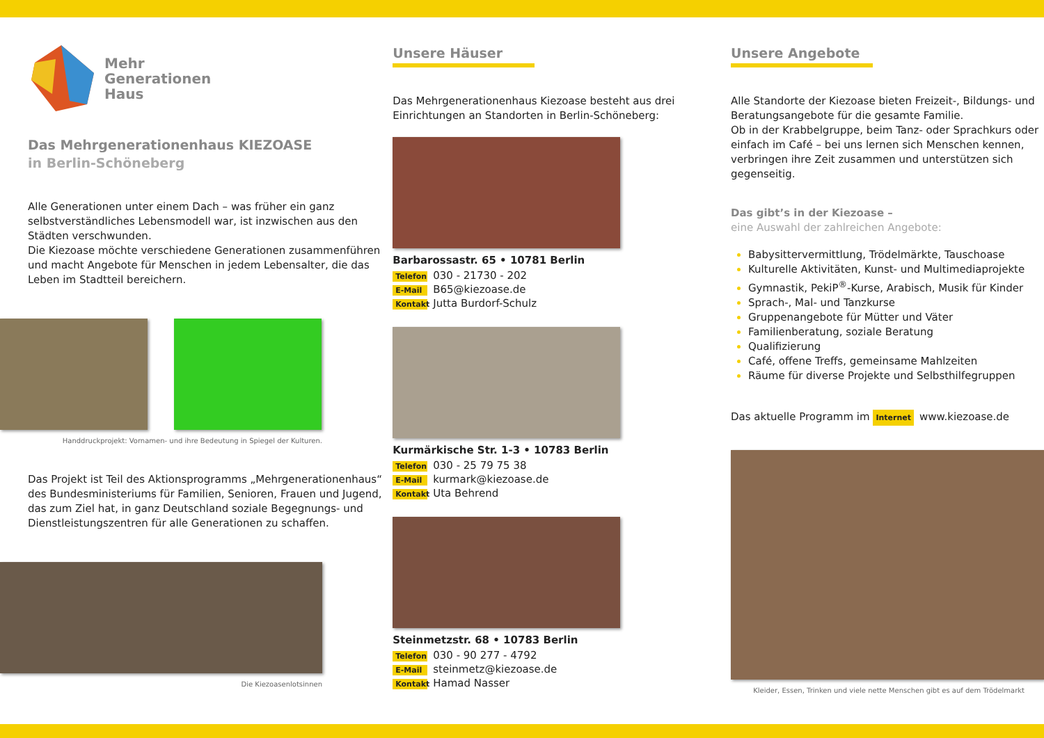Mehr
Generationen
Haus
Das Mehrgenerationenhaus KIEZOASE
in Berlin-Schöneberg
Alle Generationen unter einem Dach – was früher ein ganz selbstverständliches Lebensmodell war, ist inzwischen aus den Städten verschwunden.
Die Kiezoase möchte verschiedene Generationen zusammenführen und macht Angebote für Menschen in jedem Lebensalter, die das Leben im Stadtteil bereichern.
Handdruckprojekt: Vornamen- und ihre Bedeutung in Spiegel der Kulturen.
Das Projekt ist Teil des Aktionsprogramms „Mehrgenerationenhaus“ des Bundesministeriums für Familien, Senioren, Frauen und Jugend, das zum Ziel hat, in ganz Deutschland soziale Begegnungs- und Dienstleistungszentren für alle Generationen zu schaffen.
Die Kiezoasenlotsinnen
Unsere Häuser
Das Mehrgenerationenhaus Kiezoase besteht aus drei Einrichtungen an Standorten in Berlin-Schöneberg:
Barbarossastr. 65 • 10781 Berlin
Telefon 030 - 21730 - 202
E-Mail B65@kiezoase.de
Kontakt Jutta Burdorf-Schulz
Kurmärkische Str. 1-3 • 10783 Berlin
Telefon 030 - 25 79 75 38
E-Mail kurmark@kiezoase.de
Kontakt Uta Behrend
Steinmetzstr. 68 • 10783 Berlin
Telefon 030 - 90 277 - 4792
E-Mail steinmetz@kiezoase.de
Kontakt Hamad Nasser
Unsere Angebote
Alle Standorte der Kiezoase bieten Freizeit-, Bildungs- und Beratungsangebote für die gesamte Familie.
Ob in der Krabbelgruppe, beim Tanz- oder Sprachkurs oder einfach im Café – bei uns lernen sich Menschen kennen, verbringen ihre Zeit zusammen und unterstützen sich gegenseitig.
Das gibt’s in der Kiezoase –
eine Auswahl der zahlreichen Angebote:
Babysittervermittlung, Trödelmärkte, Tauschoase
Kulturelle Aktivitäten, Kunst- und Multimediaprojekte
Gymnastik, PekiP<sup>®</sup>-Kurse, Arabisch, Musik für Kinder
Sprach-, Mal- und Tanzkurse
Gruppenangebote für Mütter und Väter
Familienberatung, soziale Beratung
Qualifizierung
Café, offene Treffs, gemeinsame Mahlzeiten
Räume für diverse Projekte und Selbsthilfegruppen
Das aktuelle Programm im Internet www.kiezoase.de
Kleider, Essen, Trinken und viele nette Menschen gibt es auf dem Trödelmarkt